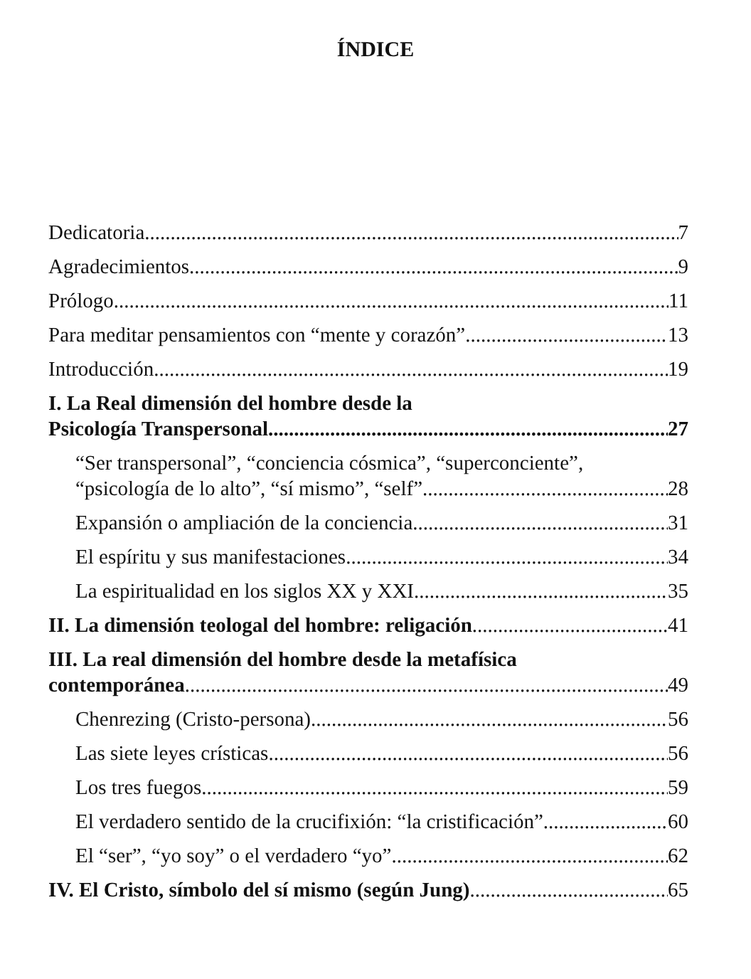ÍNDICE
Dedicatoria 7
Agradecimientos 9
Prólogo 11
Para meditar pensamientos con “mente y corazón” 13
Introducción 19
I. La Real dimensión del hombre desde la
Psicología Transpersonal 27
“Ser transpersonal”, “conciencia cósmica”, “superconciente”,
“psicología de lo alto”, “sí mismo”, “self” 28
Expansión o ampliación de la conciencia 31
El espíritu y sus manifestaciones 34
La espiritualidad en los siglos XX y XXI 35
II. La dimensión teologal del hombre: religación 41
III. La real dimensión del hombre desde la metafísica
contemporánea 49
Chenrezing (Cristo-persona) 56
Las siete leyes crísticas 56
Los tres fuegos 59
El verdadero sentido de la crucifixión: “la cristificación” 60
El “ser”, “yo soy” o el verdadero “yo” 62
IV. El Cristo, símbolo del sí mismo (según Jung) 65